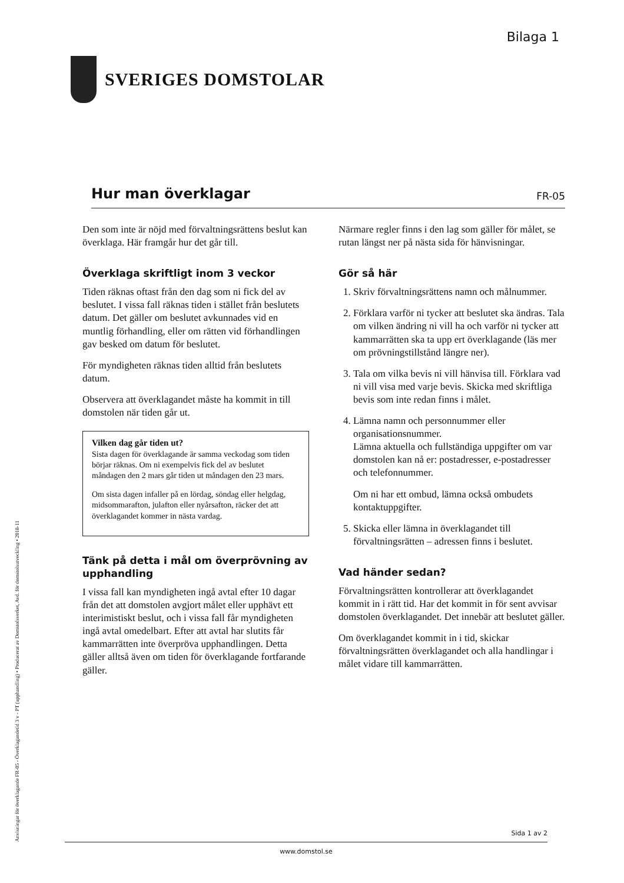Bilaga 1
SVERIGES DOMSTOLAR
Hur man överklagar
FR-05
Den som inte är nöjd med förvaltningsrättens beslut kan överklaga. Här framgår hur det går till.
Överklaga skriftligt inom 3 veckor
Tiden räknas oftast från den dag som ni fick del av beslutet. I vissa fall räknas tiden i stället från beslutets datum. Det gäller om beslutet avkunnades vid en muntlig förhandling, eller om rätten vid förhandlingen gav besked om datum för beslutet.
För myndigheten räknas tiden alltid från beslutets datum.
Observera att överklagandet måste ha kommit in till domstolen när tiden går ut.
Vilken dag går tiden ut?
Sista dagen för överklagande är samma veckodag som tiden börjar räknas. Om ni exempelvis fick del av beslutet måndagen den 2 mars går tiden ut måndagen den 23 mars.
Om sista dagen infaller på en lördag, söndag eller helgdag, midsommarafton, julafton eller nyårsafton, räcker det att överklagandet kommer in nästa vardag.
Tänk på detta i mål om överprövning av upphandling
I vissa fall kan myndigheten ingå avtal efter 10 dagar från det att domstolen avgjort målet eller upphävt ett interimistiskt beslut, och i vissa fall får myndigheten ingå avtal omedelbart. Efter att avtal har slutits får kammarrätten inte överpröva upphandlingen. Detta gäller alltså även om tiden för överklagande fortfarande gäller.
Närmare regler finns i den lag som gäller för målet, se rutan längst ner på nästa sida för hänvisningar.
Gör så här
1. Skriv förvaltningsrättens namn och målnummer.
2. Förklara varför ni tycker att beslutet ska ändras. Tala om vilken ändring ni vill ha och varför ni tycker att kammarrätten ska ta upp ert överklagande (läs mer om prövningstillstånd längre ner).
3. Tala om vilka bevis ni vill hänvisa till. Förklara vad ni vill visa med varje bevis. Skicka med skriftliga bevis som inte redan finns i målet.
4. Lämna namn och personnummer eller organisationsnummer.
Lämna aktuella och fullständiga uppgifter om var domstolen kan nå er: postadresser, e-postadresser och telefonnummer.
Om ni har ett ombud, lämna också ombudets kontaktuppgifter.
5. Skicka eller lämna in överklagandet till förvaltningsrätten – adressen finns i beslutet.
Vad händer sedan?
Förvaltningsrätten kontrollerar att överklagandet kommit in i rätt tid. Har det kommit in för sent avvisar domstolen överklagandet. Det innebär att beslutet gäller.
Om överklagandet kommit in i tid, skickar förvaltningsrätten överklagandet och alla handlingar i målet vidare till kammarrätten.
Anvisningar för överklagande FR-05 - Överklagandetid 3 v - PT (upphandling) • Producerat av Domstolsverket, Avd. för domstolsutveckling • 2018-11
Sida 1 av 2
www.domstol.se